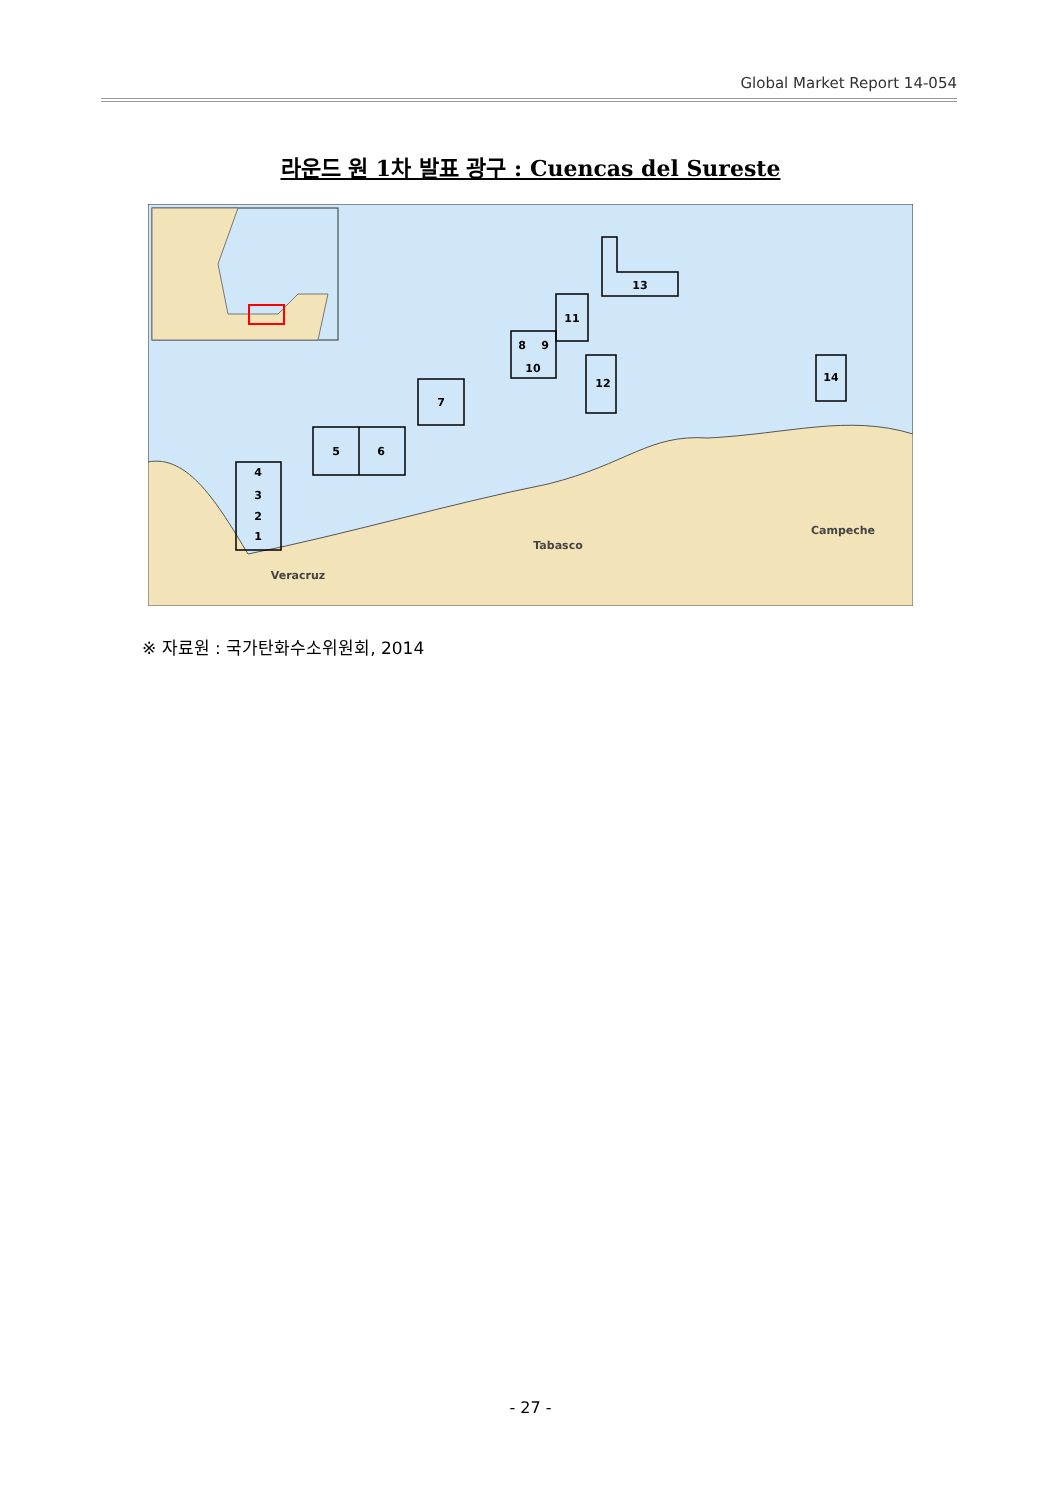Global Market Report 14-054
라운드 원 1차 발표 광구 : Cuencas del Sureste
4
3
2
1
5
6
7
8
9
10
11
12
13
14
Tabasco
Campeche
Veracruz
※ 자료원 : 국가탄화수소위원회, 2014
- 27 -